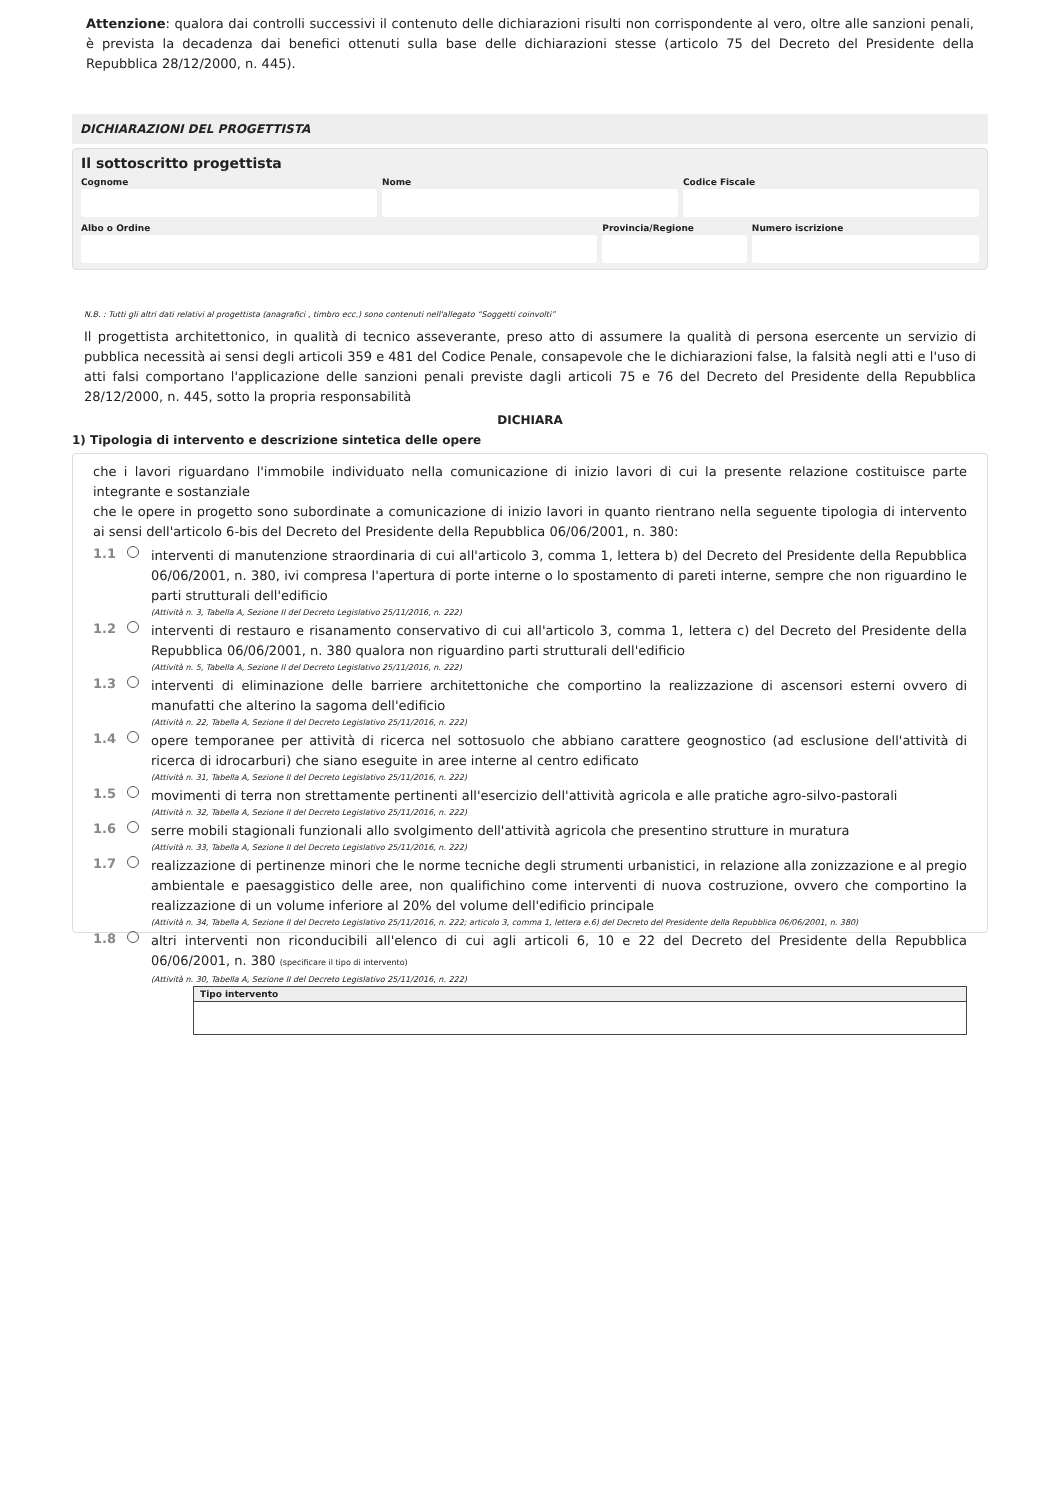Attenzione: qualora dai controlli successivi il contenuto delle dichiarazioni risulti non corrispondente al vero, oltre alle sanzioni penali, è prevista la decadenza dai benefici ottenuti sulla base delle dichiarazioni stesse (articolo 75 del Decreto del Presidente della Repubblica 28/12/2000, n. 445).
DICHIARAZIONI DEL PROGETTISTA
Il sottoscritto progettista
Cognome Nome Codice Fiscale
Albo o Ordine Provincia/Regione Numero iscrizione
N.B. : Tutti gli altri dati relativi al progettista (anagrafici , timbro ecc.) sono contenuti nell'allegato “Soggetti coinvolti”
Il progettista architettonico, in qualità di tecnico asseverante, preso atto di assumere la qualità di persona esercente un servizio di pubblica necessità ai sensi degli articoli 359 e 481 del Codice Penale, consapevole che le dichiarazioni false, la falsità negli atti e l'uso di atti falsi comportano l'applicazione delle sanzioni penali previste dagli articoli 75 e 76 del Decreto del Presidente della Repubblica 28/12/2000, n. 445, sotto la propria responsabilità
DICHIARA
1) Tipologia di intervento e descrizione sintetica delle opere
che i lavori riguardano l'immobile individuato nella comunicazione di inizio lavori di cui la presente relazione costituisce parte integrante e sostanziale
che le opere in progetto sono subordinate a comunicazione di inizio lavori in quanto rientrano nella seguente tipologia di intervento ai sensi dell'articolo 6-bis del Decreto del Presidente della Repubblica 06/06/2001, n. 380:
1.1
interventi di manutenzione straordinaria di cui all'articolo 3, comma 1, lettera b) del Decreto del Presidente della Repubblica 06/06/2001, n. 380, ivi compresa l'apertura di porte interne o lo spostamento di pareti interne, sempre che non riguardino le parti strutturali dell'edificio
(Attività n. 3, Tabella A, Sezione II del Decreto Legislativo 25/11/2016, n. 222)
1.2
interventi di restauro e risanamento conservativo di cui all'articolo 3, comma 1, lettera c) del Decreto del Presidente della Repubblica 06/06/2001, n. 380 qualora non riguardino parti strutturali dell'edificio
(Attività n. 5, Tabella A, Sezione II del Decreto Legislativo 25/11/2016, n. 222)
1.3
interventi di eliminazione delle barriere architettoniche che comportino la realizzazione di ascensori esterni ovvero di manufatti che alterino la sagoma dell'edificio
(Attività n. 22, Tabella A, Sezione II del Decreto Legislativo 25/11/2016, n. 222)
1.4
opere temporanee per attività di ricerca nel sottosuolo che abbiano carattere geognostico (ad esclusione dell'attività di ricerca di idrocarburi) che siano eseguite in aree interne al centro edificato
(Attività n. 31, Tabella A, Sezione II del Decreto Legislativo 25/11/2016, n. 222)
1.5
movimenti di terra non strettamente pertinenti all'esercizio dell'attività agricola e alle pratiche agro-silvo-pastorali
(Attività n. 32, Tabella A, Sezione II del Decreto Legislativo 25/11/2016, n. 222)
1.6
serre mobili stagionali funzionali allo svolgimento dell'attività agricola che presentino strutture in muratura
(Attività n. 33, Tabella A, Sezione II del Decreto Legislativo 25/11/2016, n. 222)
1.7
realizzazione di pertinenze minori che le norme tecniche degli strumenti urbanistici, in relazione alla zonizzazione e al pregio ambientale e paesaggistico delle aree, non qualifichino come interventi di nuova costruzione, ovvero che comportino la realizzazione di un volume inferiore al 20% del volume dell'edificio principale
(Attività n. 34, Tabella A, Sezione II del Decreto Legislativo 25/11/2016, n. 222; articolo 3, comma 1, lettera e.6) del Decreto del Presidente della Repubblica 06/06/2001, n. 380)
1.8
altri interventi non riconducibili all'elenco di cui agli articoli 6, 10 e 22 del Decreto del Presidente della Repubblica 06/06/2001, n. 380 (specificare il tipo di intervento)
(Attività n. 30, Tabella A, Sezione II del Decreto Legislativo 25/11/2016, n. 222)
Tipo intervento